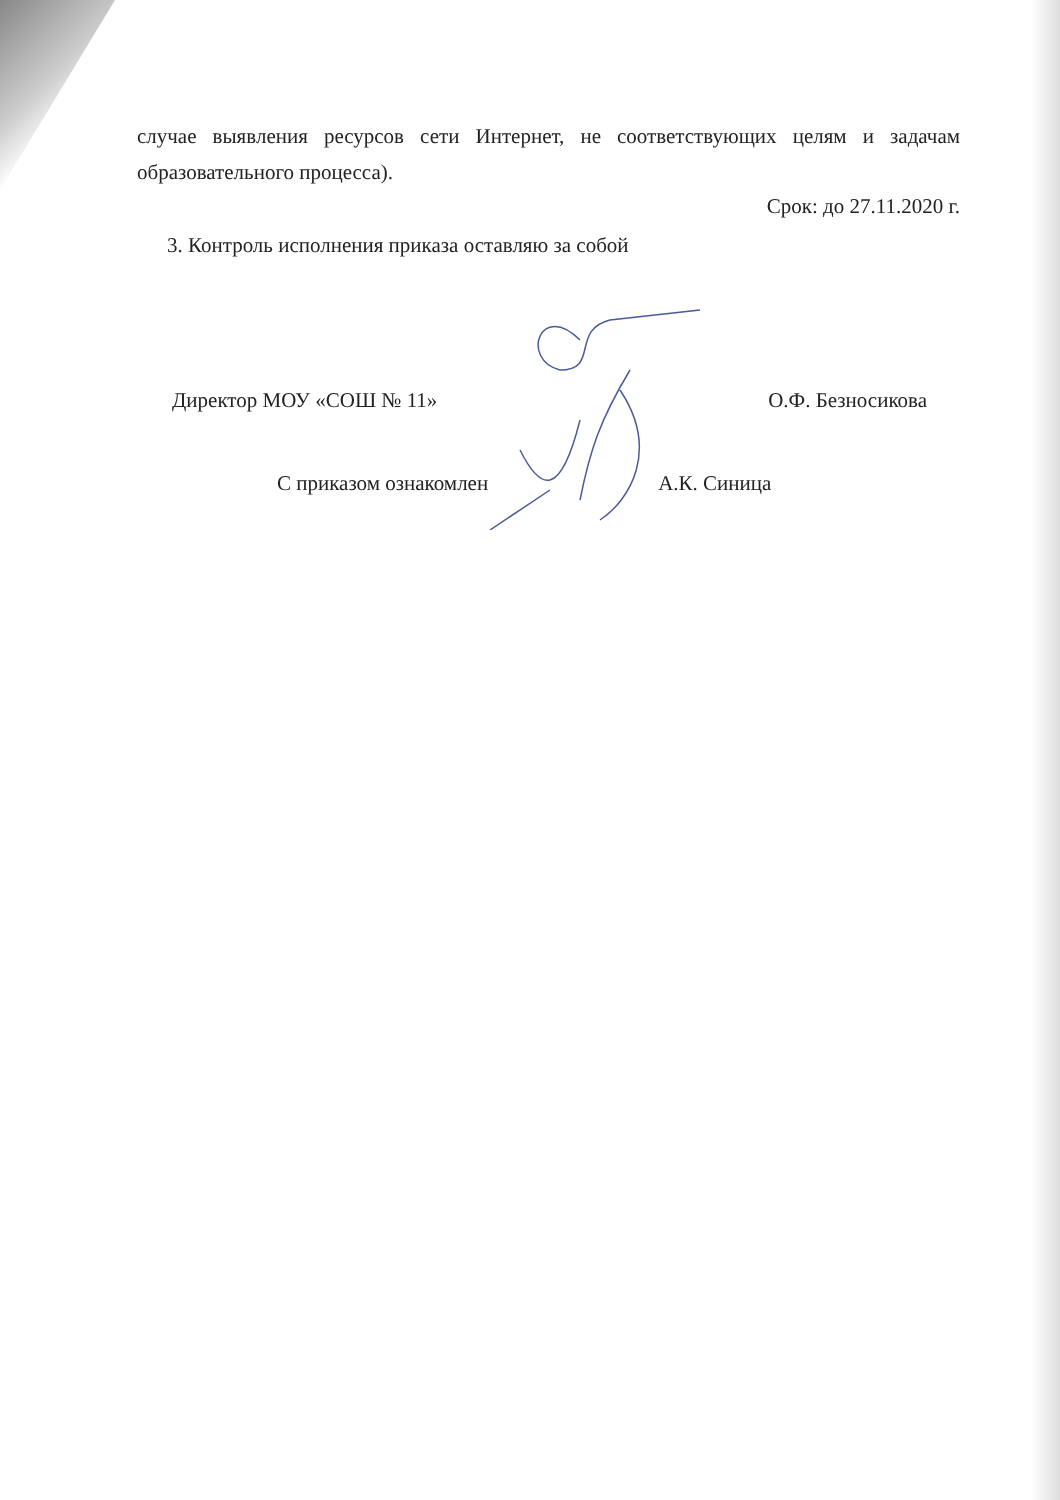случае выявления ресурсов сети Интернет, не соответствующих целям и задачам образовательного процесса).
Срок: до 27.11.2020 г.
3. Контроль исполнения приказа оставляю за собой
Директор МОУ «СОШ № 11» О.Ф. Безносикова
С приказом ознакомлен А.К. Синица